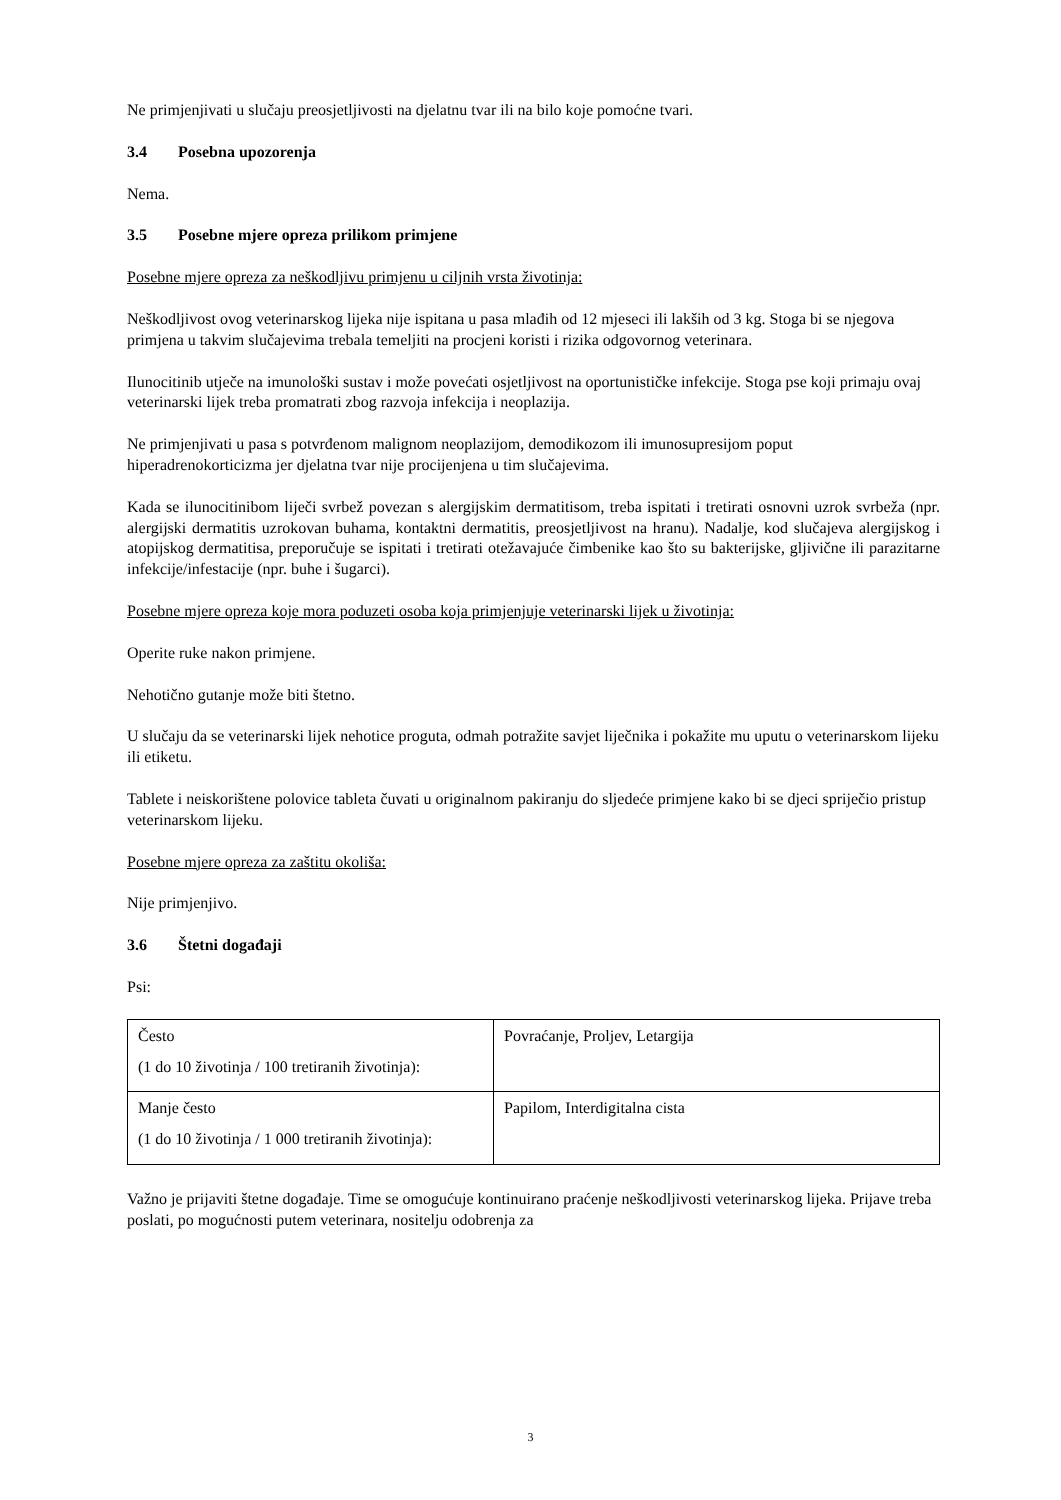Ne primjenjivati u slučaju preosjetljivosti na djelatnu tvar ili na bilo koje pomoćne tvari.
3.4 Posebna upozorenja
Nema.
3.5 Posebne mjere opreza prilikom primjene
Posebne mjere opreza za neškodljivu primjenu u ciljnih vrsta životinja:
Neškodljivost ovog veterinarskog lijeka nije ispitana u pasa mlađih od 12 mjeseci ili lakših od 3 kg. Stoga bi se njegova primjena u takvim slučajevima trebala temeljiti na procjeni koristi i rizika odgovornog veterinara.
Ilunocitinib utječe na imunološki sustav i može povećati osjetljivost na oportunističke infekcije. Stoga pse koji primaju ovaj veterinarski lijek treba promatrati zbog razvoja infekcija i neoplazija.
Ne primjenjivati u pasa s potvrđenom malignom neoplazijom, demodikozom ili imunosupresijom poput hiperadrenokorticizma jer djelatna tvar nije procijenjena u tim slučajevima.
Kada se ilunocitinibom liječi svrbež povezan s alergijskim dermatitisom, treba ispitati i tretirati osnovni uzrok svrbeža (npr. alergijski dermatitis uzrokovan buhama, kontaktni dermatitis, preosjetljivost na hranu). Nadalje, kod slučajeva alergijskog i atopijskog dermatitisa, preporučuje se ispitati i tretirati otežavajuće čimbenike kao što su bakterijske, gljivične ili parazitarne infekcije/infestacije (npr. buhe i šugarci).
Posebne mjere opreza koje mora poduzeti osoba koja primjenjuje veterinarski lijek u životinja:
Operite ruke nakon primjene.
Nehotično gutanje može biti štetno.
U slučaju da se veterinarski lijek nehotice proguta, odmah potražite savjet liječnika i pokažite mu uputu o veterinarskom lijeku ili etiketu.
Tablete i neiskorištene polovice tableta čuvati u originalnom pakiranju do sljedeće primjene kako bi se djeci spriječio pristup veterinarskom lijeku.
Posebne mjere opreza za zaštitu okoliša:
Nije primjenjivo.
3.6 Štetni događaji
Psi:
| Često (1 do 10 životinja / 100 tretiranih životinja): | Povraćanje, Proljev, Letargija |
| Manje često (1 do 10 životinja / 1 000 tretiranih životinja): | Papilom, Interdigitalna cista |
Važno je prijaviti štetne događaje. Time se omogućuje kontinuirano praćenje neškodljivosti veterinarskog lijeka. Prijave treba poslati, po mogućnosti putem veterinara, nositelju odobrenja za
3